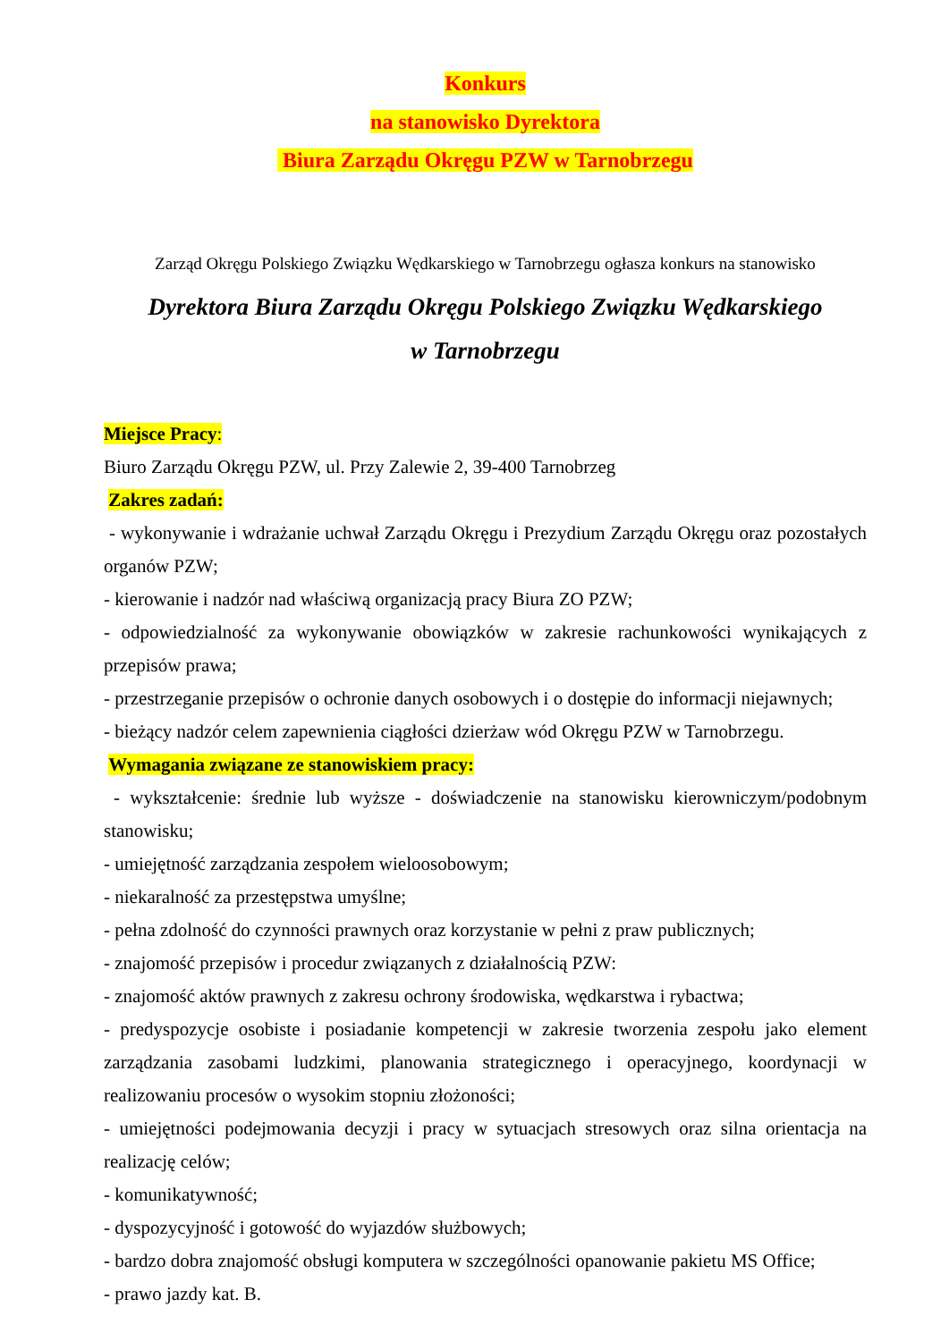Konkurs
na stanowisko Dyrektora
Biura Zarządu Okręgu PZW w Tarnobrzegu
Zarząd Okręgu Polskiego Związku Wędkarskiego w Tarnobrzegu ogłasza konkurs na stanowisko
Dyrektora Biura Zarządu Okręgu Polskiego Związku Wędkarskiego
w Tarnobrzegu
Miejsce Pracy:
Biuro Zarządu Okręgu PZW, ul. Przy Zalewie 2, 39-400 Tarnobrzeg
Zakres zadań:
- wykonywanie i wdrażanie uchwał Zarządu Okręgu i Prezydium Zarządu Okręgu oraz pozostałych organów PZW;
- kierowanie i nadzór nad właściwą organizacją pracy Biura ZO PZW;
- odpowiedzialność za wykonywanie obowiązków w zakresie rachunkowości wynikających z przepisów prawa;
- przestrzeganie przepisów o ochronie danych osobowych i o dostępie do informacji niejawnych;
- bieżący nadzór celem zapewnienia ciągłości dzierżaw wód Okręgu PZW w Tarnobrzegu.
Wymagania związane ze stanowiskiem pracy:
- wykształcenie: średnie lub wyższe - doświadczenie na stanowisku kierowniczym/podobnym stanowisku;
- umiejętność zarządzania zespołem wieloosobowym;
- niekaralność za przestępstwa umyślne;
- pełna zdolność do czynności prawnych oraz korzystanie w pełni z praw publicznych;
- znajomość przepisów i procedur związanych z działalnością PZW:
- znajomość aktów prawnych z zakresu ochrony środowiska, wędkarstwa i rybactwa;
- predyspozycje osobiste i posiadanie kompetencji w zakresie tworzenia zespołu jako element zarządzania zasobami ludzkimi, planowania strategicznego i operacyjnego, koordynacji w realizowaniu procesów o wysokim stopniu złożoności;
- umiejętności podejmowania decyzji i pracy w sytuacjach stresowych oraz silna orientacja na realizację celów;
- komunikatywność;
- dyspozycyjność i gotowość do wyjazdów służbowych;
- bardzo dobra znajomość obsługi komputera w szczególności opanowanie pakietu MS Office;
- prawo jazdy kat. B.